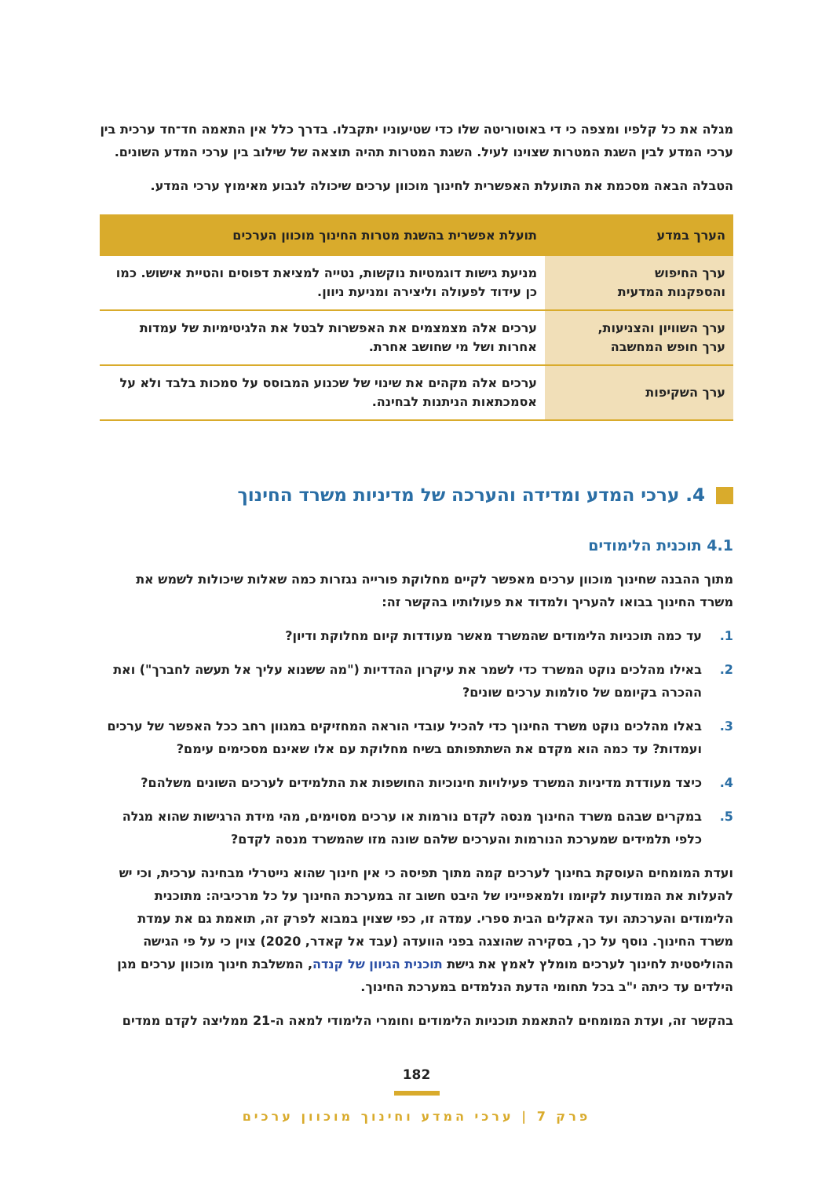מגלה את כל קלפיו ומצפה כי די באוטוריטה שלו כדי שטיעוניו יתקבלו. בדרך כלל אין התאמה חד־חד ערכית בין ערכי המדע לבין השגת המטרות שצוינו לעיל. השגת המטרות תהיה תוצאה של שילוב בין ערכי המדע השונים.
הטבלה הבאה מסכמת את התועלת האפשרית לחינוך מוכוון ערכים שיכולה לנבוע מאימוץ ערכי המדע.
| הערך במדע | תועלת אפשרית בהשגת מטרות החינוך מוכוון הערכים |
| --- | --- |
| ערך החיפוש והספקנות המדעית | מניעת גישות דוגמטיות נוקשות, נטייה למציאת דפוסים והטיית אישוש. כמו כן עידוד לפעולה וליצירה ומניעת ניוון. |
| ערך השוויון והצניעות, ערך חופש המחשבה | ערכים אלה מצמצמים את האפשרות לבטל את הלגיטימיות של עמדות אחרות ושל מי שחושב אחרת. |
| ערך השקיפות | ערכים אלה מקהים את שינוי של שכנוע המבוסס על סמכות בלבד ולא על אסמכתאות הניתנות לבחינה. |
4. ערכי המדע ומדידה והערכה של מדיניות משרד החינוך
4.1 תוכנית הלימודים
מתוך ההבנה שחינוך מוכוון ערכים מאפשר לקיים מחלוקת פורייה נגזרות כמה שאלות שיכולות לשמש את משרד החינוך בבואו להעריך ולמדוד את פעולותיו בהקשר זה:
1. עד כמה תוכניות הלימודים שהמשרד מאשר מעודדות קיום מחלוקת ודיון?
2. באילו מהלכים נוקט המשרד כדי לשמר את עיקרון ההדדיות ("מה ששנוא עליך אל תעשה לחברך") ואת ההכרה בקיומם של סולמות ערכים שונים?
3. באלו מהלכים נוקט משרד החינוך כדי להכיל עובדי הוראה המחזיקים במגוון רחב ככל האפשר של ערכים ועמדות? עד כמה הוא מקדם את השתתפותם בשיח מחלוקת עם אלו שאינם מסכימים עימם?
4. כיצד מעודדת מדיניות המשרד פעילויות חינוכיות החושפות את התלמידים לערכים השונים משלהם?
5. במקרים שבהם משרד החינוך מנסה לקדם נורמות או ערכים מסוימים, מהי מידת הרגישות שהוא מגלה כלפי תלמידים שמערכת הנורמות והערכים שלהם שונה מזו שהמשרד מנסה לקדם?
ועדת המומחים העוסקת בחינוך לערכים קמה מתוך תפיסה כי אין חינוך שהוא נייטרלי מבחינה ערכית, וכי יש להעלות את המודעות לקיומו ולמאפייניו של היבט חשוב זה במערכת החינוך על כל מרכיביה: מתוכנית הלימודים והערכתה ועד האקלים הבית ספרי. עמדה זו, כפי שצוין במבוא לפרק זה, תואמת גם את עמדת משרד החינוך. נוסף על כך, בסקירה שהוצגה בפני הוועדה (עבד אל קאדר, 2020) צוין כי על פי הגישה ההוליסטית לחינוך לערכים מומלץ לאמץ את גישת תוכנית הגיוון של קנדה, המשלבת חינוך מוכוון ערכים מגן הילדים עד כיתה י"ב בכל תחומי הדעת הנלמדים במערכת החינוך.
בהקשר זה, ועדת המומחים להתאמת תוכניות הלימודים וחומרי הלימודי למאה ה-21 ממליצה לקדם ממדים
182
פרק 7 | ערכי המדע וחינוך מוכוון ערכים